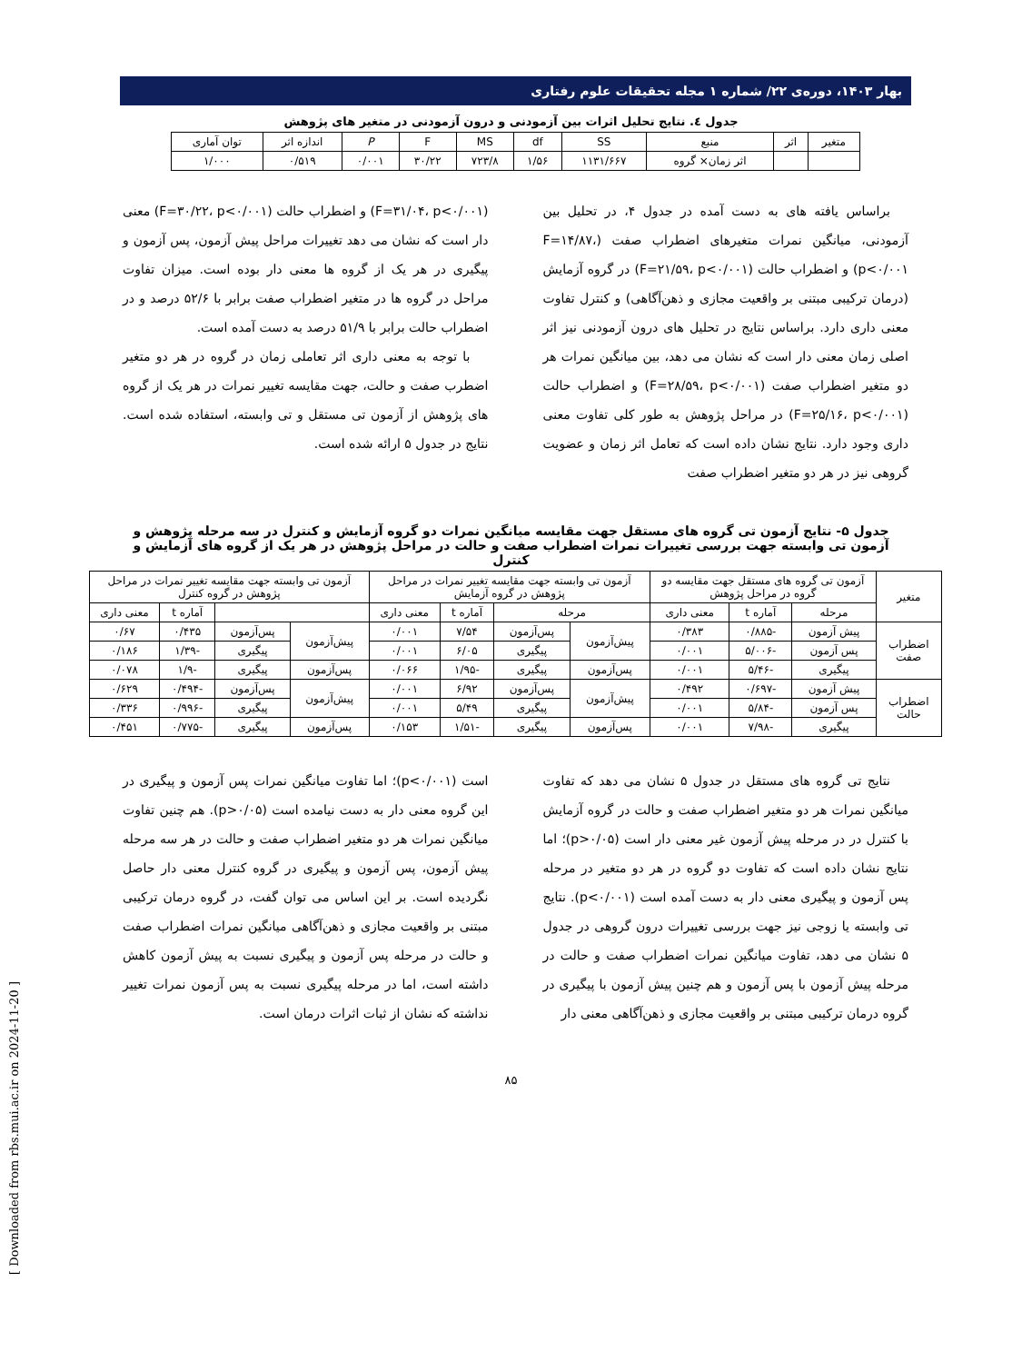بهار ۱۴۰۳، دوره‌ی ۲۲/ شماره ۱ مجله تحقیقات علوم رفتاری
جدول ٤. نتایج تحلیل اثرات بین آزمودنی و درون آزمودنی در متغیر های پژوهش
| متغیر | اثر | منبع | SS | df | MS | F | P | اندازه اثر | توان آماری |
| --- | --- | --- | --- | --- | --- | --- | --- | --- | --- |
| | | اثر زمان× گروه | ۱۱۳۱/۶۶۷ | ۱/۵۶ | ۷۲۳/۸ | ۳۰/۲۲ | ۰/۰۰۱ | ۰/۵۱۹ | ۱/۰۰۰ |
براساس یافته های به دست آمده در جدول ۴، در تحلیل بین آزمودنی، میانگین نمرات متغیرهای اضطراب صفت (F=۱۴/۸۷، p<۰/۰۰۱) و اضطراب حالت (F=۲۱/۵۹، p<۰/۰۰۱) در گروه آزمایش (درمان ترکیبی مبتنی بر واقعیت مجازی و ذهن‌آگاهی) و کنترل تفاوت معنی داری دارد. براساس نتایج در تحلیل های درون آزمودنی نیز اثر اصلی زمان معنی دار است که نشان می دهد، بین میانگین نمرات هر دو متغیر اضطراب صفت (F=۲۸/۵۹، p<۰/۰۰۱) و اضطراب حالت (F=۲۵/۱۶، p<۰/۰۰۱) در مراحل پژوهش به طور کلی تفاوت معنی داری وجود دارد. نتایج نشان داده است که تعامل اثر زمان و عضویت گروهی نیز در هر دو متغیر اضطراب صفت
(F=۳۱/۰۴، p<۰/۰۰۱) و اضطراب حالت (F=۳۰/۲۲، p<۰/۰۰۱) معنی دار است که نشان می دهد تغییرات مراحل پیش آزمون، پس آزمون و پیگیری در هر یک از گروه ها معنی دار بوده است. میزان تفاوت مراحل در گروه ها در متغیر اضطراب صفت برابر با ۵۲/۶ درصد و در اضطراب حالت برابر با ۵۱/۹ درصد به دست آمده است.
با توجه به معنی داری اثر تعاملی زمان در گروه در هر دو متغیر اضطرب صفت و حالت، جهت مقایسه تغییر نمرات در هر یک از گروه های پژوهش از آزمون تی مستقل و تی وابسته، استفاده شده است. نتایج در جدول ۵ ارائه شده است.
جدول ۵- نتایج آزمون تی گروه های مستقل جهت مقایسه میانگین نمرات دو گروه آزمایش و کنترل در سه مرحله پژوهش و آزمون تی وابسته جهت بررسی تغییرات نمرات اضطراب صفت و حالت در مراحل پژوهش در هر یک از گروه های آزمایش و کنترل
| متغیر | آزمون تی گروه های مستقل جهت مقایسه دو گروه در مراحل پژوهش | | | آزمون تی وابسته جهت مقایسه تغییر نمرات در مراحل پژوهش در گروه آزمایش | | | | آزمون تی وابسته جهت مقایسه تغییر نمرات در مراحل پژوهش در گروه کنترل | | | |
| --- | --- | --- | --- | --- | --- | --- | --- | --- | --- | --- | --- |
| | مرحله | آماره t | معنی داری | مرحله | | آماره t | معنی داری | | | آماره t | معنی داری |
| اضطراب صفت | پیش آزمون | -۰/۸۸۵ | ۰/۳۸۳ | پیش‌آزمون | پس‌آزمون | ۷/۵۴ | ۰/۰۰۱ | پیش‌آزمون | پس‌آزمون | ۰/۴۳۵ | ۰/۶۷ |
| | پس آزمون | -۵/۰۰۶ | ۰/۰۰۱ | | پیگیری | ۶/۰۵ | ۰/۰۰۱ | | پیگیری | -۱/۳۹ | ۰/۱۸۶ |
| | پیگیری | -۵/۴۶ | ۰/۰۰۱ | پس‌آزمون | پیگیری | -۱/۹۵ | ۰/۰۶۶ | پس‌آزمون | پیگیری | -۱/۹ | ۰/۰۷۸ |
| اضطراب حالت | پیش آزمون | -۰/۶۹۷ | ۰/۴۹۲ | پیش‌آزمون | پس‌آزمون | ۶/۹۲ | ۰/۰۰۱ | پیش‌آزمون | پس‌آزمون | -۰/۴۹۴ | ۰/۶۲۹ |
| | پس آزمون | -۵/۸۴ | ۰/۰۰۱ | | پیگیری | ۵/۴۹ | ۰/۰۰۱ | | پیگیری | -۰/۹۹۶ | ۰/۳۳۶ |
| | پیگیری | -۷/۹۸ | ۰/۰۰۱ | پس‌آزمون | پیگیری | -۱/۵۱ | ۰/۱۵۳ | پس‌آزمون | پیگیری | -۰/۷۷۵ | ۰/۴۵۱ |
نتایج تی گروه های مستقل در جدول ۵ نشان می دهد که تفاوت میانگین نمرات هر دو متغیر اضطراب صفت و حالت در گروه آزمایش با کنترل در در مرحله پیش آزمون غیر معنی دار است (p>۰/۰۵)؛ اما نتایج نشان داده است که تفاوت دو گروه در هر دو متغیر در مرحله پس آزمون و پیگیری معنی دار به دست آمده است (p<۰/۰۰۱). نتایج تی وابسته یا زوجی نیز جهت بررسی تغییرات درون گروهی در جدول ۵ نشان می دهد، تفاوت میانگین نمرات اضطراب صفت و حالت در مرحله پیش آزمون با پس آزمون و هم چنین پیش آزمون با پیگیری در گروه درمان ترکیبی مبتنی بر واقعیت مجازی و ذهن‌آگاهی معنی دار
است (p<۰/۰۰۱)؛ اما تفاوت میانگین نمرات پس آزمون و پیگیری در این گروه معنی دار به دست نیامده است (p>۰/۰۵). هم چنین تفاوت میانگین نمرات هر دو متغیر اضطراب صفت و حالت در هر سه مرحله پیش آزمون، پس آزمون و پیگیری در گروه کنترل معنی دار حاصل نگردیده است. بر این اساس می توان گفت، در گروه درمان ترکیبی مبتنی بر واقعیت مجازی و ذهن‌آگاهی میانگین نمرات اضطراب صفت و حالت در مرحله پس آزمون و پیگیری نسبت به پیش آزمون کاهش داشته است، اما در مرحله پیگیری نسبت به پس آزمون نمرات تغییر نداشته که نشان از ثبات اثرات درمان است.
۸۵
[ Downloaded from rbs.mui.ac.ir on 2024-11-20 ]